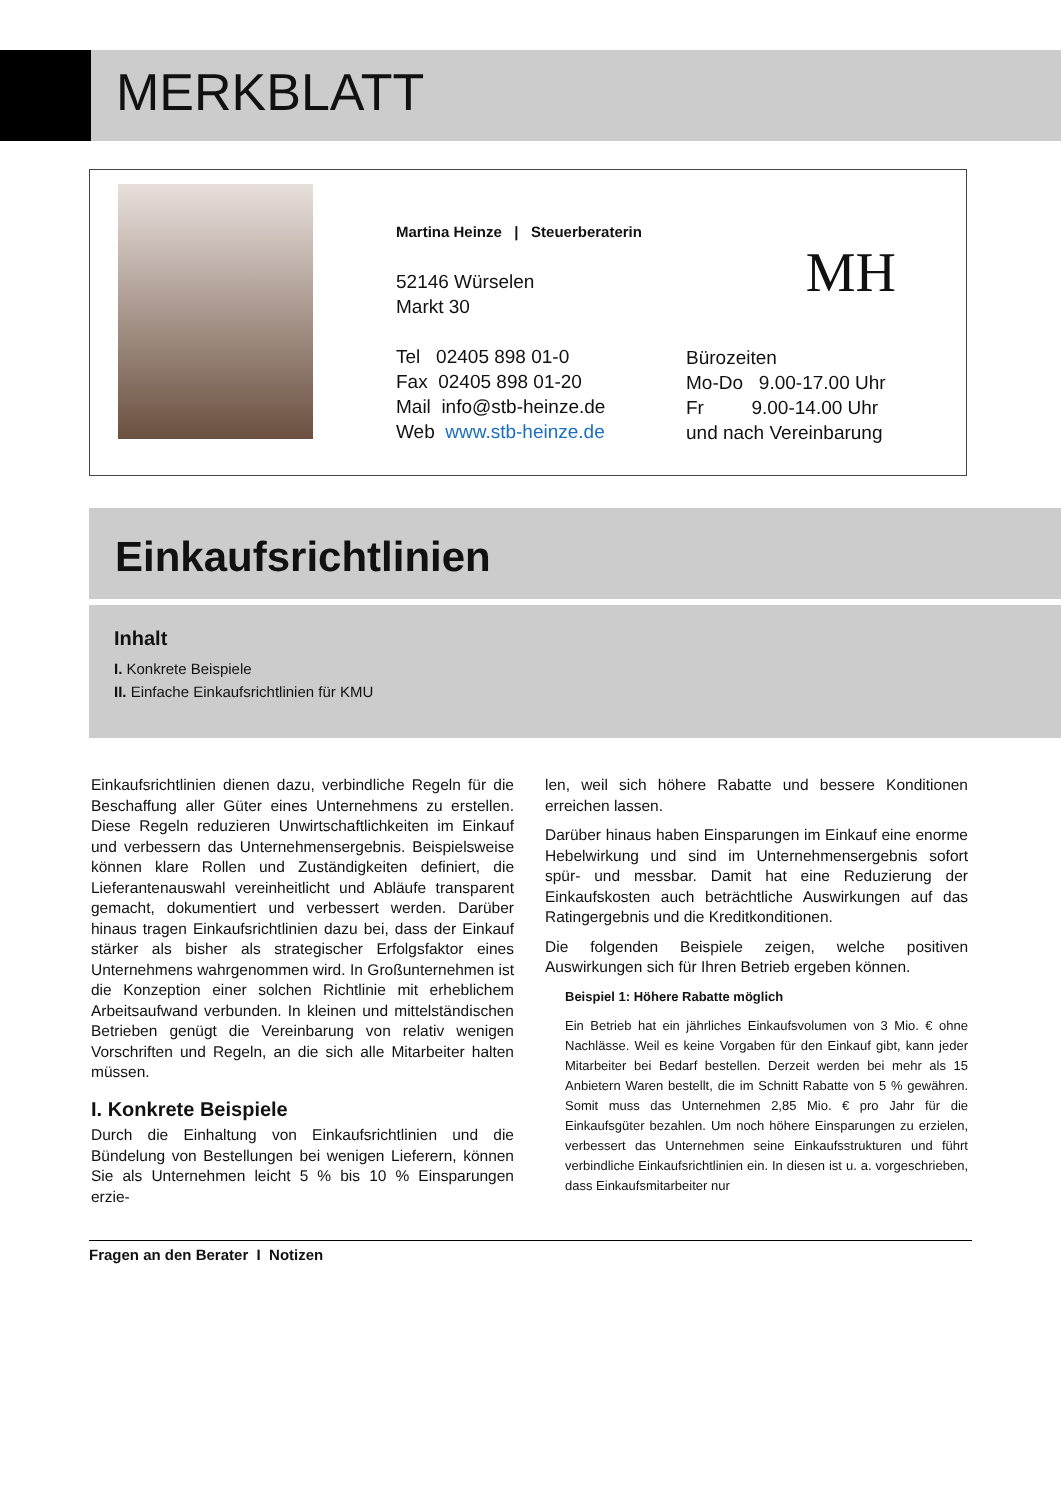MERKBLATT
Martina Heinze | Steuerberaterin
52146 Würselen
Markt 30
Tel 02405 898 01-0
Fax 02405 898 01-20
Mail info@stb-heinze.de
Web www.stb-heinze.de
MH
Bürozeiten
Mo-Do 9.00-17.00 Uhr
Fr 9.00-14.00 Uhr
und nach Vereinbarung
Einkaufsrichtlinien
Inhalt
I. Konkrete Beispiele
II. Einfache Einkaufsrichtlinien für KMU
Einkaufsrichtlinien dienen dazu, verbindliche Regeln für die Beschaffung aller Güter eines Unternehmens zu erstellen. Diese Regeln reduzieren Unwirtschaftlichkeiten im Einkauf und verbessern das Unternehmensergebnis. Beispielsweise können klare Rollen und Zuständigkeiten definiert, die Lieferantenauswahl vereinheitlicht und Abläufe transparent gemacht, dokumentiert und verbessert werden. Darüber hinaus tragen Einkaufsrichtlinien dazu bei, dass der Einkauf stärker als bisher als strategischer Erfolgsfaktor eines Unternehmens wahrgenommen wird. In Großunternehmen ist die Konzeption einer solchen Richtlinie mit erheblichem Arbeitsaufwand verbunden. In kleinen und mittelständischen Betrieben genügt die Vereinbarung von relativ wenigen Vorschriften und Regeln, an die sich alle Mitarbeiter halten müssen.
I. Konkrete Beispiele
Durch die Einhaltung von Einkaufsrichtlinien und die Bündelung von Bestellungen bei wenigen Lieferern, können Sie als Unternehmen leicht 5 % bis 10 % Einsparungen erzie-
len, weil sich höhere Rabatte und bessere Konditionen erreichen lassen.
Darüber hinaus haben Einsparungen im Einkauf eine enorme Hebelwirkung und sind im Unternehmensergebnis sofort spür- und messbar. Damit hat eine Reduzierung der Einkaufskosten auch beträchtliche Auswirkungen auf das Ratingergebnis und die Kreditkonditionen.
Die folgenden Beispiele zeigen, welche positiven Auswirkungen sich für Ihren Betrieb ergeben können.
Beispiel 1: Höhere Rabatte möglich
Ein Betrieb hat ein jährliches Einkaufsvolumen von 3 Mio. € ohne Nachlässe. Weil es keine Vorgaben für den Einkauf gibt, kann jeder Mitarbeiter bei Bedarf bestellen. Derzeit werden bei mehr als 15 Anbietern Waren bestellt, die im Schnitt Rabatte von 5 % gewähren. Somit muss das Unternehmen 2,85 Mio. € pro Jahr für die Einkaufsgüter bezahlen. Um noch höhere Einsparungen zu erzielen, verbessert das Unternehmen seine Einkaufsstrukturen und führt verbindliche Einkaufsrichtlinien ein. In diesen ist u. a. vorgeschrieben, dass Einkaufsmitarbeiter nur
Fragen an den Berater I Notizen